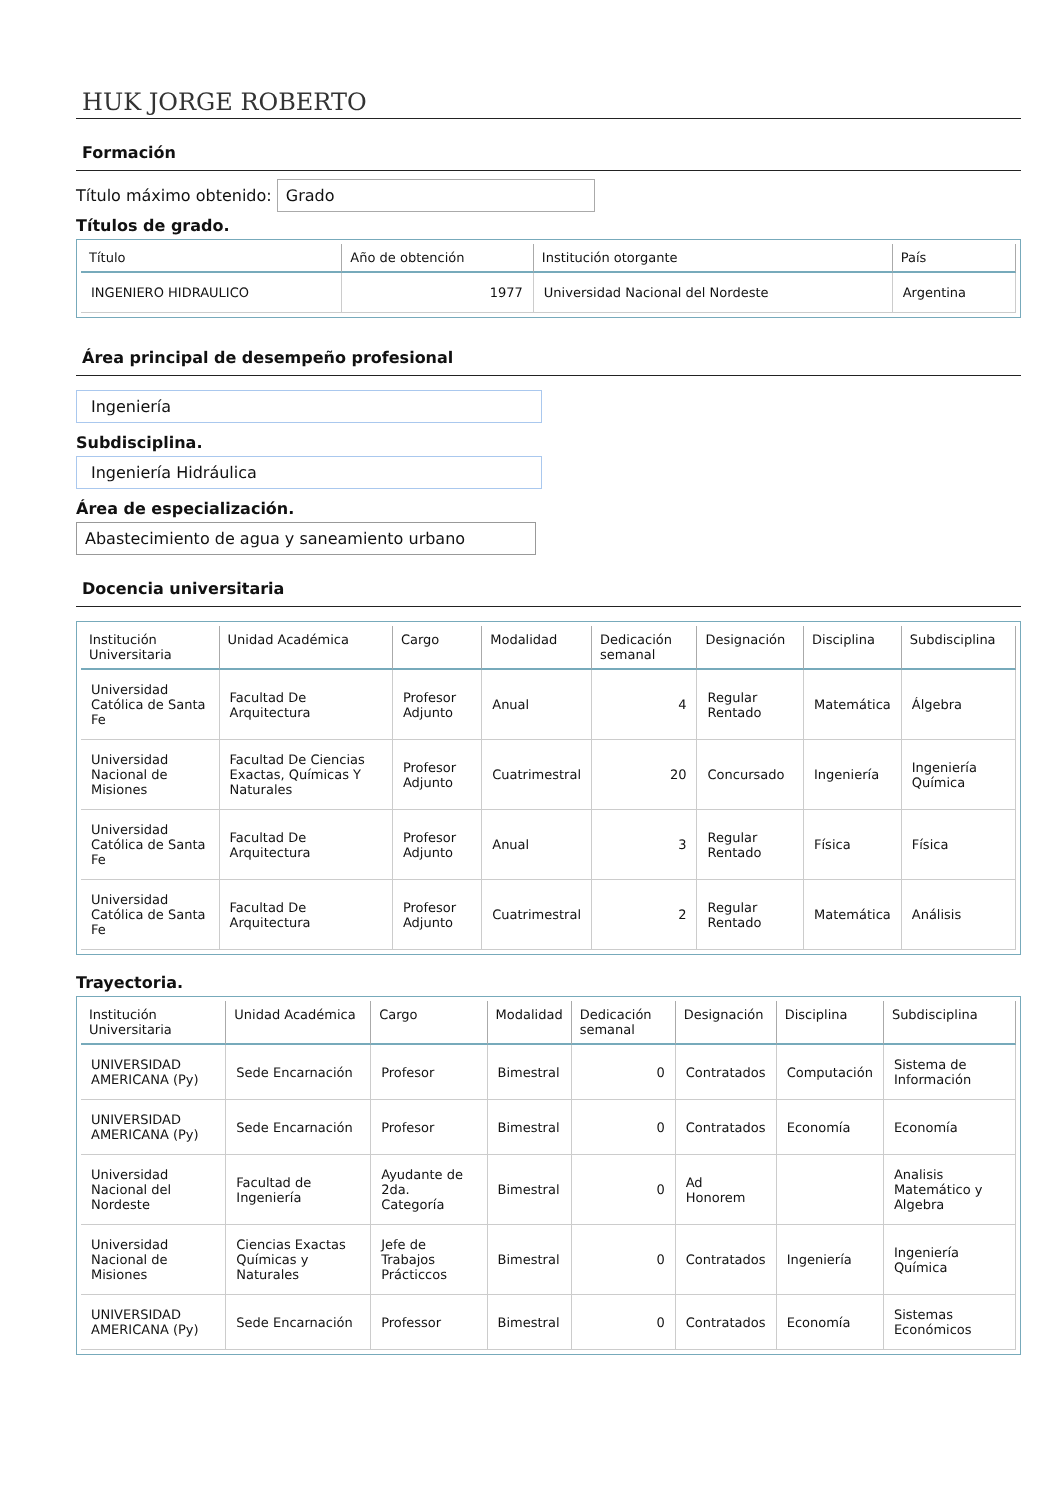HUK JORGE ROBERTO
Formación
Título máximo obtenido: Grado
Títulos de grado.
| Título | Año de obtención | Institución otorgante | País |
| --- | --- | --- | --- |
| INGENIERO HIDRAULICO | 1977 | Universidad Nacional del Nordeste | Argentina |
Área principal de desempeño profesional
Ingeniería
Subdisciplina.
Ingeniería Hidráulica
Área de especialización.
Abastecimiento de agua y saneamiento urbano
Docencia universitaria
| Institución Universitaria | Unidad Académica | Cargo | Modalidad | Dedicación semanal | Designación | Disciplina | Subdisciplina |
| --- | --- | --- | --- | --- | --- | --- | --- |
| Universidad Católica de Santa Fe | Facultad De Arquitectura | Profesor Adjunto | Anual | 4 | Regular Rentado | Matemática | Álgebra |
| Universidad Nacional de Misiones | Facultad De Ciencias Exactas, Químicas Y Naturales | Profesor Adjunto | Cuatrimestral | 20 | Concursado | Ingeniería | Ingeniería Química |
| Universidad Católica de Santa Fe | Facultad De Arquitectura | Profesor Adjunto | Anual | 3 | Regular Rentado | Física | Física |
| Universidad Católica de Santa Fe | Facultad De Arquitectura | Profesor Adjunto | Cuatrimestral | 2 | Regular Rentado | Matemática | Análisis |
Trayectoria.
| Institución Universitaria | Unidad Académica | Cargo | Modalidad | Dedicación semanal | Designación | Disciplina | Subdisciplina |
| --- | --- | --- | --- | --- | --- | --- | --- |
| UNIVERSIDAD AMERICANA (Py) | Sede Encarnación | Profesor | Bimestral | 0 | Contratados | Computación | Sistema de Información |
| UNIVERSIDAD AMERICANA (Py) | Sede Encarnación | Profesor | Bimestral | 0 | Contratados | Economía | Economía |
| Universidad Nacional del Nordeste | Facultad de Ingeniería | Ayudante de 2da. Categoría | Bimestral | 0 | Ad Honorem | | Analisis Matemático y Algebra |
| Universidad Nacional de Misiones | Ciencias Exactas Químicas y Naturales | Jefe de Trabajos Prácticcos | Bimestral | 0 | Contratados | Ingeniería | Ingeniería Química |
| UNIVERSIDAD AMERICANA (Py) | Sede Encarnación | Professor | Bimestral | 0 | Contratados | Economía | Sistemas Económicos |